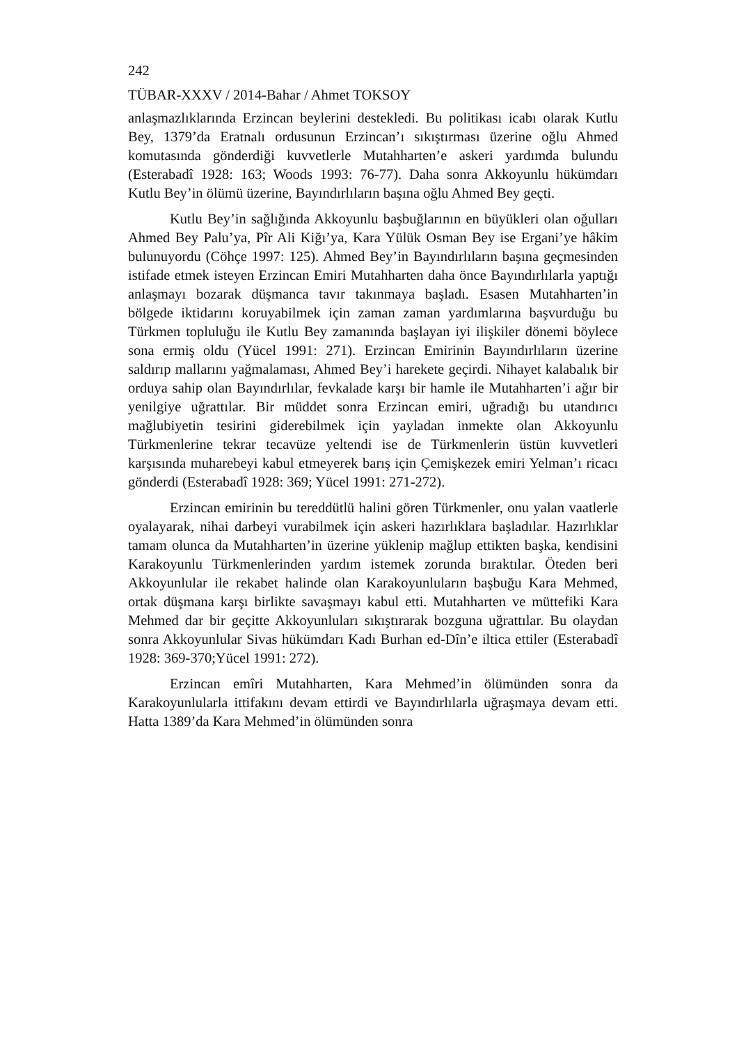242
TÜBAR-XXXV / 2014-Bahar / Ahmet TOKSOY
anlaşmazlıklarında Erzincan beylerini destekledi. Bu politikası icabı olarak Kutlu Bey, 1379’da Eratnalı ordusunun Erzincan’ı sıkıştırması üzerine oğlu Ahmed komutasında gönderdiği kuvvetlerle Mutahharten’e askeri yardımda bulundu (Esterabadî 1928: 163; Woods 1993: 76-77). Daha sonra Akkoyunlu hükümdarı Kutlu Bey’in ölümü üzerine, Bayındırlıların başına oğlu Ahmed Bey geçti.
Kutlu Bey’in sağlığında Akkoyunlu başbuğlarının en büyükleri olan oğulları Ahmed Bey Palu’ya, Pîr Ali Kiğı’ya, Kara Yülük Osman Bey ise Ergani’ye hâkim bulunuyordu (Cöhçe 1997: 125). Ahmed Bey’in Bayındırlıların başına geçmesinden istifade etmek isteyen Erzincan Emiri Mutahharten daha önce Bayındırlılarla yaptığı anlaşmayı bozarak düşmanca tavır takınmaya başladı. Esasen Mutahharten’in bölgede iktidarını koruyabilmek için zaman zaman yardımlarına başvurduğu bu Türkmen topluluğu ile Kutlu Bey zamanında başlayan iyi ilişkiler dönemi böylece sona ermiş oldu (Yücel 1991: 271). Erzincan Emirinin Bayındırlıların üzerine saldırıp mallarını yağmalaması, Ahmed Bey’i harekete geçirdi. Nihayet kalabalık bir orduya sahip olan Bayındırlılar, fevkalade karşı bir hamle ile Mutahharten’i ağır bir yenilgiye uğrattılar. Bir müddet sonra Erzincan emiri, uğradığı bu utandırıcı mağlubiyetin tesirini giderebilmek için yayladan inmekte olan Akkoyunlu Türkmenlerine tekrar tecavüze yeltendi ise de Türkmenlerin üstün kuvvetleri karşısında muharebeyi kabul etmeyerek barış için Çemişkezek emiri Yelman’ı ricacı gönderdi (Esterabadî 1928: 369; Yücel 1991: 271-272).
Erzincan emirinin bu tereddütlü halini gören Türkmenler, onu yalan vaatlerle oyalayarak, nihai darbeyi vurabilmek için askeri hazırlıklara başladılar. Hazırlıklar tamam olunca da Mutahharten’in üzerine yüklenip mağlup ettikten başka, kendisini Karakoyunlu Türkmenlerinden yardım istemek zorunda bıraktılar. Öteden beri Akkoyunlular ile rekabet halinde olan Karakoyunluların başbuğu Kara Mehmed, ortak düşmana karşı birlikte savaşmayı kabul etti. Mutahharten ve müttefiki Kara Mehmed dar bir geçitte Akkoyunluları sıkıştırarak bozguna uğrattılar. Bu olaydan sonra Akkoyunlular Sivas hükümdarı Kadı Burhan ed-Dîn’e iltica ettiler (Esterabadî 1928: 369-370;Yücel 1991: 272).
Erzincan emîri Mutahharten, Kara Mehmed’in ölümünden sonra da Karakoyunlularla ittifakını devam ettirdi ve Bayındırlılarla uğraşmaya devam etti. Hatta 1389’da Kara Mehmed’in ölümünden sonra